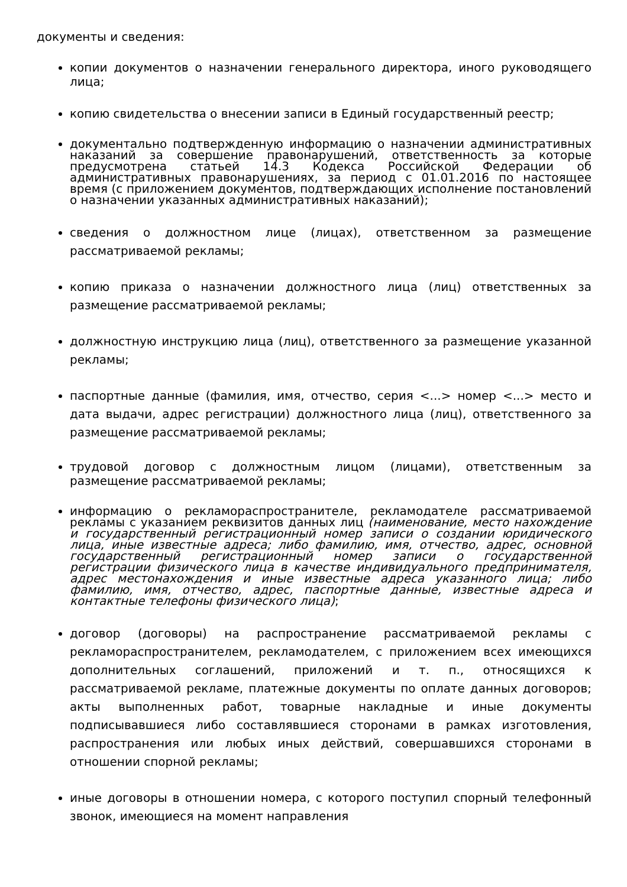документы и сведения:
копии документов о назначении генерального директора, иного руководящего лица;
копию свидетельства о внесении записи в Единый государственный реестр;
документально подтвержденную информацию о назначении административных наказаний за совершение правонарушений, ответственность за которые предусмотрена статьей 14.3 Кодекса Российской Федерации об административных правонарушениях, за период с 01.01.2016 по настоящее время (с приложением документов, подтверждающих исполнение постановлений о назначении указанных административных наказаний);
сведения о должностном лице (лицах), ответственном за размещение рассматриваемой рекламы;
копию приказа о назначении должностного лица (лиц) ответственных за размещение рассматриваемой рекламы;
должностную инструкцию лица (лиц), ответственного за размещение указанной рекламы;
паспортные данные (фамилия, имя, отчество, серия <...> номер <...> место и дата выдачи, адрес регистрации) должностного лица (лиц), ответственного за размещение рассматриваемой рекламы;
трудовой договор с должностным лицом (лицами), ответственным за размещение рассматриваемой рекламы;
информацию о рекламораспространителе, рекламодателе рассматриваемой рекламы с указанием реквизитов данных лиц (наименование, место нахождение и государственный регистрационный номер записи о создании юридического лица, иные известные адреса; либо фамилию, имя, отчество, адрес, основной государственный регистрационный номер записи о государственной регистрации физического лица в качестве индивидуального предпринимателя, адрес местонахождения и иные известные адреса указанного лица; либо фамилию, имя, отчество, адрес, паспортные данные, известные адреса и контактные телефоны физического лица);
договор (договоры) на распространение рассматриваемой рекламы с рекламораспространителем, рекламодателем, с приложением всех имеющихся дополнительных соглашений, приложений и т. п., относящихся к рассматриваемой рекламе, платежные документы по оплате данных договоров; акты выполненных работ, товарные накладные и иные документы подписывавшиеся либо составлявшиеся сторонами в рамках изготовления, распространения или любых иных действий, совершавшихся сторонами в отношении спорной рекламы;
иные договоры в отношении номера, с которого поступил спорный телефонный звонок, имеющиеся на момент направления